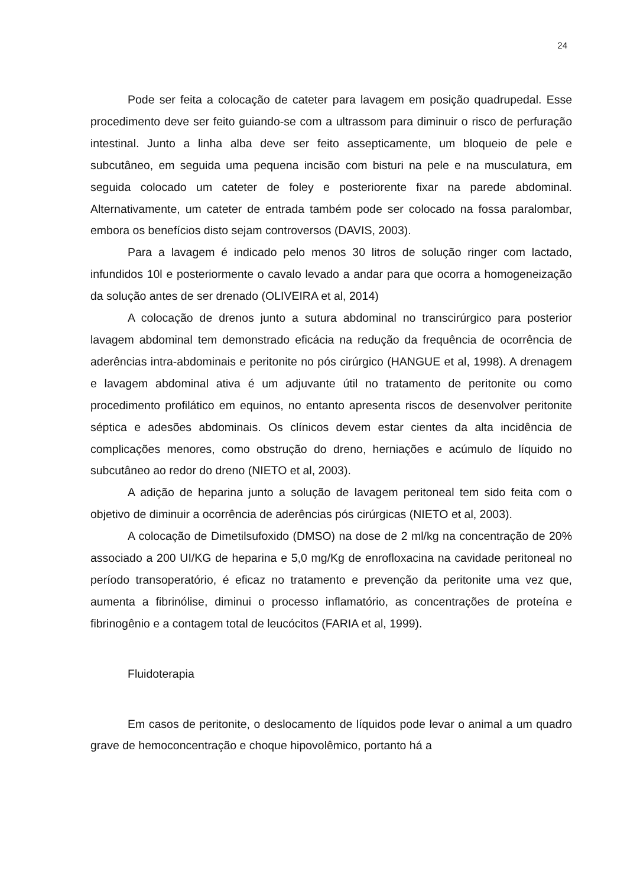24
Pode ser feita a colocação de cateter para lavagem em posição quadrupedal. Esse procedimento deve ser feito guiando-se com a ultrassom para diminuir o risco de perfuração intestinal. Junto a linha alba deve ser feito assepticamente, um bloqueio de pele e subcutâneo, em seguida uma pequena incisão com bisturi na pele e na musculatura, em seguida colocado um cateter de foley e posteriorente fixar na parede abdominal. Alternativamente, um cateter de entrada também pode ser colocado na fossa paralombar, embora os benefícios disto sejam controversos (DAVIS, 2003).
Para a lavagem é indicado pelo menos 30 litros de solução ringer com lactado, infundidos 10l e posteriormente o cavalo levado a andar para que ocorra a homogeneização da solução antes de ser drenado (OLIVEIRA et al, 2014)
A colocação de drenos junto a sutura abdominal no transcirúrgico para posterior lavagem abdominal tem demonstrado eficácia na redução da frequência de ocorrência de aderências intra-abdominais e peritonite no pós cirúrgico (HANGUE et al, 1998). A drenagem e lavagem abdominal ativa é um adjuvante útil no tratamento de peritonite ou como procedimento profilático em equinos, no entanto apresenta riscos de desenvolver peritonite séptica e adesões abdominais. Os clínicos devem estar cientes da alta incidência de complicações menores, como obstrução do dreno, herniações e acúmulo de líquido no subcutâneo ao redor do dreno (NIETO et al, 2003).
A adição de heparina junto a solução de lavagem peritoneal tem sido feita com o objetivo de diminuir a ocorrência de aderências pós cirúrgicas (NIETO et al, 2003).
A colocação de Dimetilsufoxido (DMSO) na dose de 2 ml/kg na concentração de 20% associado a 200 UI/KG de heparina e 5,0 mg/Kg de enrofloxacina na cavidade peritoneal no período transoperatório, é eficaz no tratamento e prevenção da peritonite uma vez que, aumenta a fibrinólise, diminui o processo inflamatório, as concentrações de proteína e fibrinogênio e a contagem total de leucócitos (FARIA et al, 1999).
Fluidoterapia
Em casos de peritonite, o deslocamento de líquidos pode levar o animal a um quadro grave de hemoconcentração e choque hipovolêmico, portanto há a